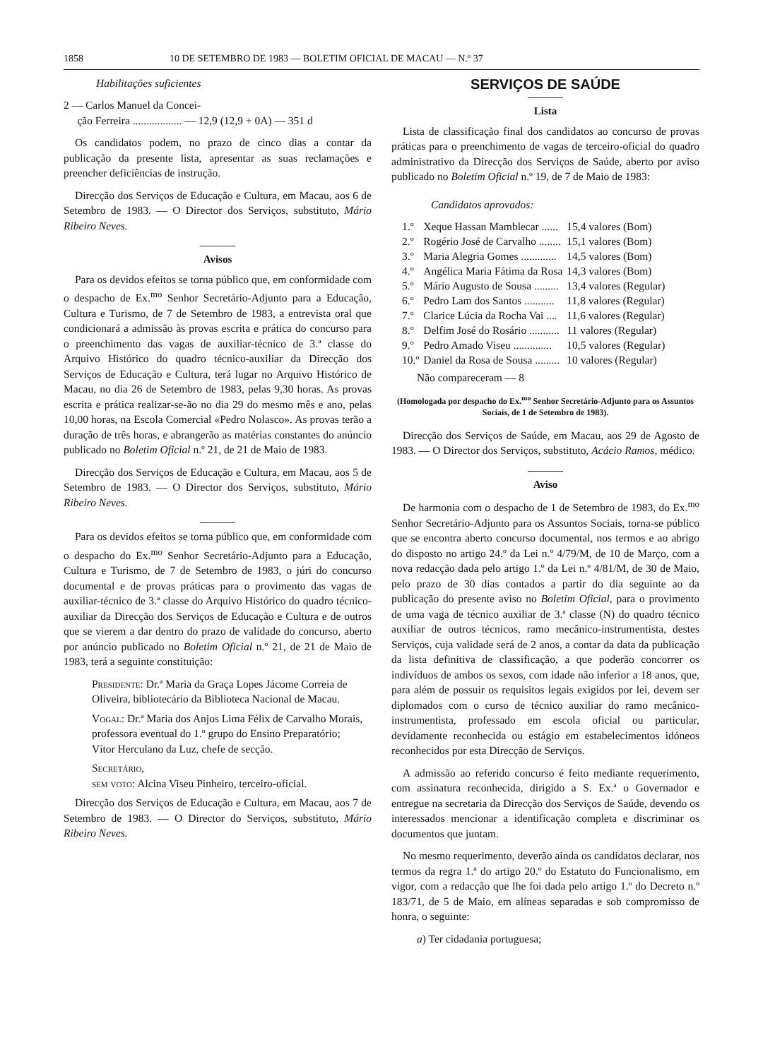1858 10 DE SETEMBRO DE 1983 — BOLETIM OFICIAL DE MACAU — N.º 37
Habilitações suficientes
2 — Carlos Manuel da Concei-
ção Ferreira .................. — 12,9 (12,9 + 0A) — 351 d
Os candidatos podem, no prazo de cinco dias a contar da publicação da presente lista, apresentar as suas reclamações e preencher deficiências de instrução.
Direcção dos Serviços de Educação e Cultura, em Macau, aos 6 de Setembro de 1983. — O Director dos Serviços, substituto, Mário Ribeiro Neves.
Avisos
Para os devidos efeitos se torna público que, em conformidade com o despacho de Ex.<sup>mo</sup> Senhor Secretário-Adjunto para a Educação, Cultura e Turismo, de 7 de Setembro de 1983, a entrevista oral que condicionará a admissão às provas escrita e prática do concurso para o preenchimento das vagas de auxiliar-técnico de 3.ª classe do Arquivo Histórico do quadro técnico-auxiliar da Direcção dos Serviços de Educação e Cultura, terá lugar no Arquivo Histórico de Macau, no dia 26 de Setembro de 1983, pelas 9,30 horas. As provas escrita e prática realizar-se-ão no dia 29 do mesmo mês e ano, pelas 10,00 horas, na Escola Comercial «Pedro Nolasco». As provas terão a duração de três horas, e abrangerão as matérias constantes do anúncio publicado no Boletim Oficial n.º 21, de 21 de Maio de 1983.
Direcção dos Serviços de Educação e Cultura, em Macau, aos 5 de Setembro de 1983. — O Director dos Serviços, substituto, Mário Ribeiro Neves.
Para os devidos efeitos se torna público que, em conformidade com o despacho do Ex.<sup>mo</sup> Senhor Secretário-Adjunto para a Educação, Cultura e Turismo, de 7 de Setembro de 1983, o júri do concurso documental e de provas práticas para o provimento das vagas de auxiliar-técnico de 3.ª classe do Arquivo Histórico do quadro técnico-auxiliar da Direcção dos Serviços de Educação e Cultura e de outros que se vierem a dar dentro do prazo de validade do concurso, aberto por anúncio publicado no Boletim Oficial n.º 21, de 21 de Maio de 1983, terá a seguinte constituição:
Presidente: Dr.ª Maria da Graça Lopes Jácome Correia de Oliveira, bibliotecário da Biblioteca Nacional de Macau.
Vogal: Dr.ª Maria dos Anjos Lima Félix de Carvalho Morais, professora eventual do 1.º grupo do Ensino Preparatório;
Vítor Herculano da Luz, chefe de secção.
Secretário,
sem voto: Alcina Viseu Pinheiro, terceiro-oficial.
Direcção dos Serviços de Educação e Cultura, em Macau, aos 7 de Setembro de 1983. — O Director do Serviços, substituto, Mário Ribeiro Neves.
SERVIÇOS DE SAÚDE
Lista
Lista de classificação final dos candidatos ao concurso de provas práticas para o preenchimento de vagas de terceiro-oficial do quadro administrativo da Direcção dos Serviços de Saúde, aberto por aviso publicado no Boletim Oficial n.º 19, de 7 de Maio de 1983:
Candidatos aprovados:
| 1.º | Xeque Hassan Mamblecar ...... | 15,4 valores (Bom) |
| 2.º | Rogério José de Carvalho ........ | 15,1 valores (Bom) |
| 3.º | Maria Alegria Gomes ............. | 14,5 valores (Bom) |
| 4.º | Angélica Maria Fátima da Rosa | 14,3 valores (Bom) |
| 5.º | Mário Augusto de Sousa ......... | 13,4 valores (Regular) |
| 6.º | Pedro Lam dos Santos ........... | 11,8 valores (Regular) |
| 7.º | Clarice Lúcia da Rocha Vai .... | 11,6 valores (Regular) |
| 8.º | Delfim José do Rosário ........... | 11 valores (Regular) |
| 9.º | Pedro Amado Viseu .............. | 10,5 valores (Regular) |
| 10.º | Daniel da Rosa de Sousa ......... | 10 valores (Regular) |
Não compareceram — 8
(Homologada por despacho do Ex.<sup>mo</sup> Senhor Secretário-Adjunto para os Assuntos Sociais, de 1 de Setembro de 1983).
Direcção dos Serviços de Saúde, em Macau, aos 29 de Agosto de 1983. — O Director dos Serviços, substituto, Acácio Ramos, médico.
Aviso
De harmonia com o despacho de 1 de Setembro de 1983, do Ex.<sup>mo</sup> Senhor Secretário-Adjunto para os Assuntos Sociais, torna-se público que se encontra aberto concurso documental, nos termos e ao abrigo do disposto no artigo 24.º da Lei n.º 4/79/M, de 10 de Março, com a nova redacção dada pelo artigo 1.º da Lei n.º 4/81/M, de 30 de Maio, pelo prazo de 30 dias contados a partir do dia seguinte ao da publicação do presente aviso no Boletim Oficial, para o provimento de uma vaga de técnico auxiliar de 3.ª classe (N) do quadro técnico auxiliar de outros técnicos, ramo mecânico-instrumentista, destes Serviços, cuja validade será de 2 anos, a contar da data da publicação da lista definitiva de classificação, a que poderão concorrer os indivíduos de ambos os sexos, com idade não inferior a 18 anos, que, para além de possuir os requisitos legais exigidos por lei, devem ser diplomados com o curso de técnico auxiliar do ramo mecânico-instrumentista, professado em escola oficial ou particular, devidamente reconhecida ou estágio em estabelecimentos idóneos reconhecidos por esta Direcção de Serviços.
A admissão ao referido concurso é feito mediante requerimento, com assinatura reconhecida, dirigido a S. Ex.ª o Governador e entregue na secretaria da Direcção dos Serviços de Saúde, devendo os interessados mencionar a identificação completa e discriminar os documentos que juntam.
No mesmo requerimento, deverão ainda os candidatos declarar, nos termos da regra 1.ª do artigo 20.º do Estatuto do Funcionalismo, em vigor, com a redacção que lhe foi dada pelo artigo 1.º do Decreto n.º 183/71, de 5 de Maio, em alíneas separadas e sob compromisso de honra, o seguinte:
a) Ter cidadania portuguesa;